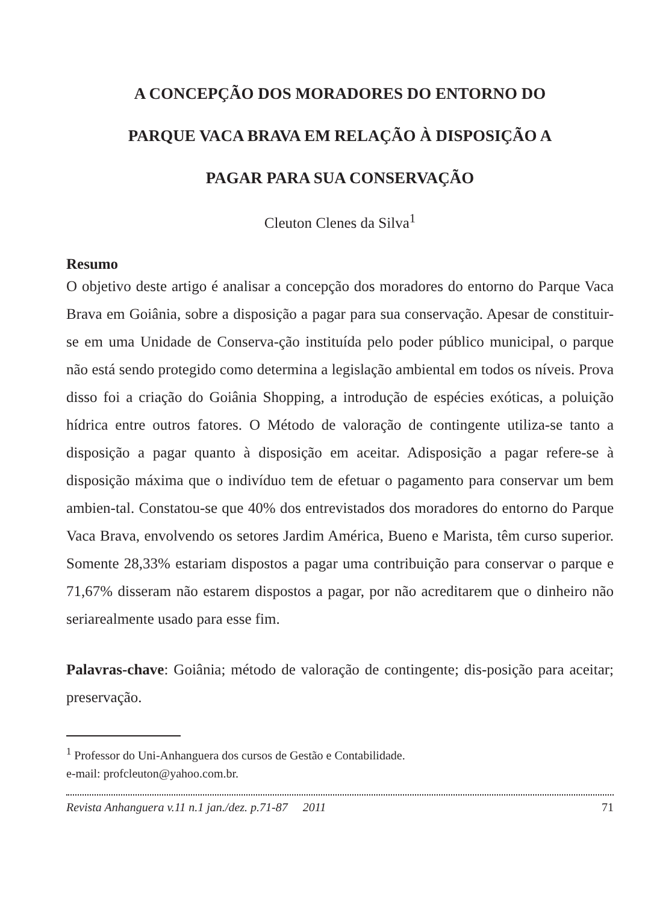A CONCEPÇÃO DOS MORADORES DO ENTORNO DO
PARQUE VACA BRAVA EM RELAÇÃO À DISPOSIÇÃO A
PAGAR PARA SUA CONSERVAÇÃO
Cleuton Clenes da Silva<sup>1</sup>
Resumo
O objetivo deste artigo é analisar a concepção dos moradores do entorno do Parque Vaca Brava em Goiânia, sobre a disposição a pagar para sua conservação. Apesar de constituir-se em uma Unidade de Conserva-ção instituída pelo poder público municipal, o parque não está sendo protegido como determina a legislação ambiental em todos os níveis. Prova disso foi a criação do Goiânia Shopping, a introdução de espécies exóticas, a poluição hídrica entre outros fatores. O Método de valoração de contingente utiliza-se tanto a disposição a pagar quanto à disposição em aceitar. Adisposição a pagar refere-se à disposição máxima que o indivíduo tem de efetuar o pagamento para conservar um bem ambien-tal. Constatou-se que 40% dos entrevistados dos moradores do entorno do Parque Vaca Brava, envolvendo os setores Jardim América, Bueno e Marista, têm curso superior. Somente 28,33% estariam dispostos a pagar uma contribuição para conservar o parque e 71,67% disseram não estarem dispostos a pagar, por não acreditarem que o dinheiro não seriarealmente usado para esse fim.
Palavras-chave: Goiânia; método de valoração de contingente; dis-posição para aceitar; preservação.
<sup>1</sup> Professor do Uni-Anhanguera dos cursos de Gestão e Contabilidade.
e-mail: profcleuton@yahoo.com.br.
Revista Anhanguera v.11 n.1 jan./dez. p.71-87 2011 71